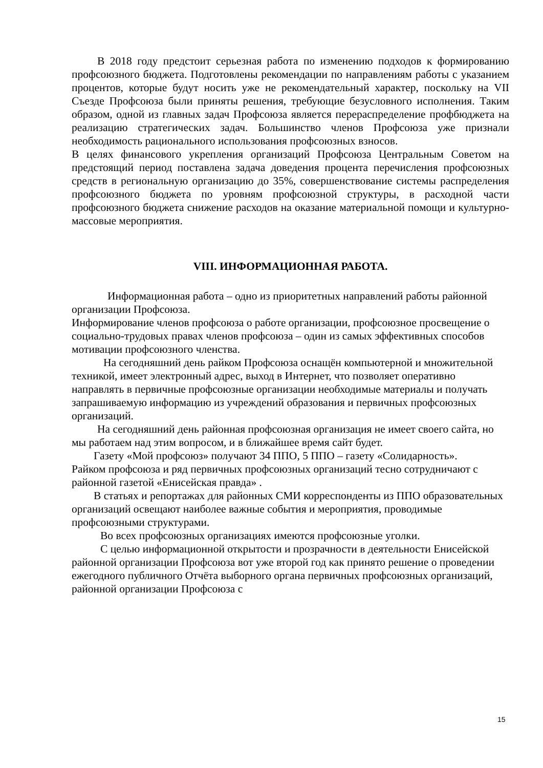В 2018 году предстоит серьезная работа по изменению подходов к формированию профсоюзного бюджета. Подготовлены рекомендации по направлениям работы с указанием процентов, которые будут носить уже не рекомендательный характер, поскольку на VII Съезде Профсоюза были приняты решения, требующие безусловного исполнения. Таким образом, одной из главных задач Профсоюза является перераспределение профбюджета на реализацию стратегических задач. Большинство членов Профсоюза уже признали необходимость рационального использования профсоюзных взносов.
В целях финансового укрепления организаций Профсоюза Центральным Советом на предстоящий период поставлена задача доведения процента перечисления профсоюзных средств в региональную организацию до 35%, совершенствование системы распределения профсоюзного бюджета по уровням профсоюзной структуры, в расходной части профсоюзного бюджета снижение расходов на оказание материальной помощи и культурно-массовые мероприятия.
VIII. ИНФОРМАЦИОННАЯ РАБОТА.
Информационная работа – одно из приоритетных направлений работы районной организации Профсоюза.
Информирование членов профсоюза о работе организации, профсоюзное просвещение о социально-трудовых правах членов профсоюза – один из самых эффективных способов мотивации профсоюзного членства.
На сегодняшний день райком Профсоюза оснащён компьютерной и множительной техникой, имеет электронный адрес, выход в Интернет, что позволяет оперативно направлять в первичные профсоюзные организации необходимые материалы и получать запрашиваемую информацию из учреждений образования и первичных профсоюзных организаций.
На сегодняшний день районная профсоюзная организация не имеет своего сайта, но мы работаем над этим вопросом, и в ближайшее время сайт будет.
Газету «Мой профсоюз» получают 34 ППО, 5 ППО – газету «Солидарность».
Райком профсоюза и ряд первичных профсоюзных организаций тесно сотрудничают с районной газетой «Енисейская правда» .
В статьях и репортажах для районных СМИ корреспонденты из ППО образовательных организаций освещают наиболее важные события и мероприятия, проводимые профсоюзными структурами.
Во всех профсоюзных организациях имеются профсоюзные уголки.
С целью информационной открытости и прозрачности в деятельности Енисейской районной организации Профсоюза вот уже второй год как принято решение о проведении ежегодного публичного Отчёта выборного органа первичных профсоюзных организаций, районной организации Профсоюза с
15